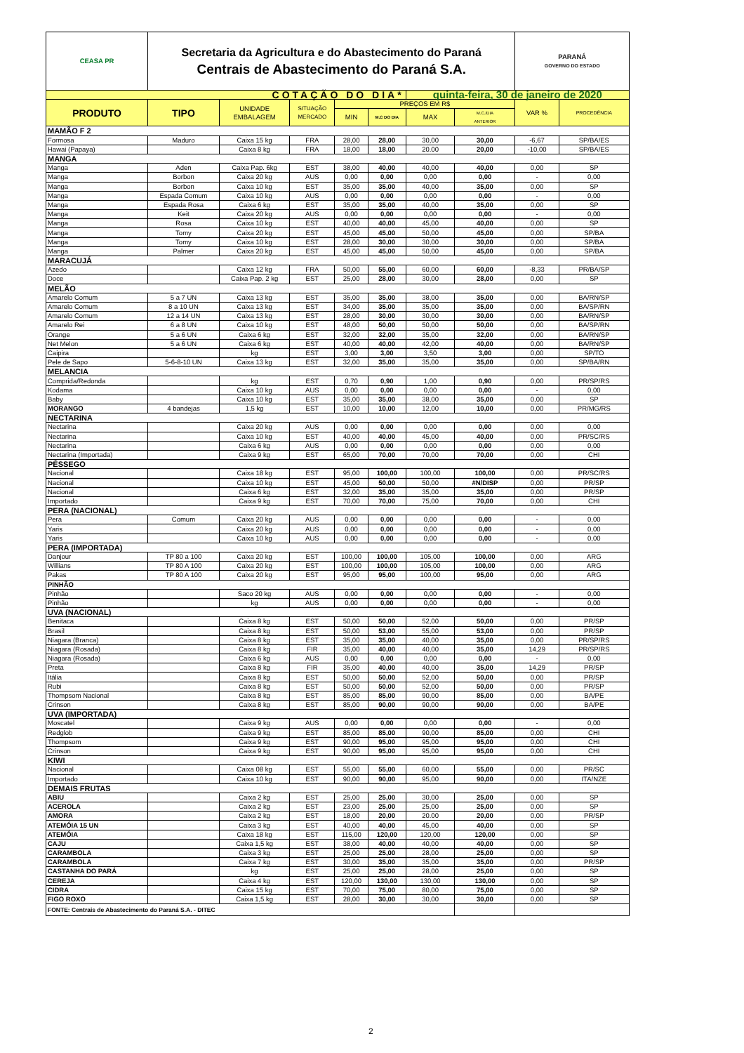| CEASA PR | Secretaria da Agricultura e do Abastecimento do Paraná Centrais de Abastecimento do Paraná S.A. | | | | | | | PARANÁ GOVERNO DO ESTADO | |
| COTAÇÃO DO DIA* | | | | | | quinta-feira, 30 de janeiro de 2020 | | | |
| PRODUTO | TIPO | UNIDADE EMBALAGEM | SITUAÇÃO MERCADO | PREÇOS EM R$ | | | | VAR % | PROCEDÊNCIA |
| | | | | MIN | M.C DO DIA | MAX | M.C./DIA ANTERIOR | | |
| MAMÃO F 2 | | | | | | | | | |
| Formosa | Maduro | Caixa 15 kg | FRA | 28,00 | 28,00 | 30,00 | 30,00 | -6,67 | SP/BA/ES |
| Hawai (Papaya) | | Caixa 8 kg | FRA | 18,00 | 18,00 | 20.00 | 20,00 | -10,00 | SP/BA/ES |
| MANGA | | | | | | | | | |
| Manga | Aden | Caixa Pap. 6kg | EST | 38,00 | 40,00 | 40,00 | 40,00 | 0,00 | SP |
| Manga | Borbon | Caixa 20 kg | AUS | 0,00 | 0,00 | 0,00 | 0,00 | - | 0,00 |
| Manga | Borbon | Caixa 10 kg | EST | 35,00 | 35,00 | 40,00 | 35,00 | 0,00 | SP |
| Manga | Espada Comum | Caixa 10 kg | AUS | 0,00 | 0,00 | 0,00 | 0,00 | - | 0,00 |
| Manga | Espada Rosa | Caixa 6 kg | EST | 35,00 | 35,00 | 40,00 | 35,00 | 0,00 | SP |
| Manga | Keit | Caixa 20 kg | AUS | 0,00 | 0,00 | 0,00 | 0,00 | - | 0,00 |
| Manga | Rosa | Caixa 10 kg | EST | 40,00 | 40,00 | 45,00 | 40,00 | 0,00 | SP |
| Manga | Tomy | Caixa 20 kg | EST | 45,00 | 45,00 | 50,00 | 45,00 | 0,00 | SP/BA |
| Manga | Tomy | Caixa 10 kg | EST | 28,00 | 30,00 | 30,00 | 30,00 | 0,00 | SP/BA |
| Manga | Palmer | Caixa 20 kg | EST | 45,00 | 45,00 | 50,00 | 45,00 | 0,00 | SP/BA |
| MARACUJÁ | | | | | | | | | |
| Azedo | | Caixa 12 kg | FRA | 50,00 | 55,00 | 60,00 | 60,00 | -8,33 | PR/BA/SP |
| Doce | | Caixa Pap. 2 kg | EST | 25,00 | 28,00 | 30,00 | 28,00 | 0,00 | SP |
| MELÃO | | | | | | | | | |
| Amarelo Comum | 5 a 7 UN | Caixa 13 kg | EST | 35,00 | 35,00 | 38,00 | 35,00 | 0,00 | BA/RN/SP |
| Amarelo Comum | 8 a 10 UN | Caixa 13 kg | EST | 34,00 | 35,00 | 35,00 | 35,00 | 0,00 | BA/SP/RN |
| Amarelo Comum | 12 a 14 UN | Caixa 13 kg | EST | 28,00 | 30,00 | 30,00 | 30,00 | 0,00 | BA/RN/SP |
| Amarelo Rei | 6 a 8 UN | Caixa 10 kg | EST | 48,00 | 50,00 | 50,00 | 50,00 | 0,00 | BA/SP/RN |
| Orange | 5 a 6 UN | Caixa 6 kg | EST | 32,00 | 32,00 | 35,00 | 32,00 | 0,00 | BA/RN/SP |
| Net Melon | 5 a 6 UN | Caixa 6 kg | EST | 40,00 | 40,00 | 42,00 | 40,00 | 0,00 | BA/RN/SP |
| Caipira | | kg | EST | 3,00 | 3,00 | 3,50 | 3,00 | 0,00 | SP/TO |
| Pele de Sapo | 5-6-8-10 UN | Caixa 13 kg | EST | 32,00 | 35,00 | 35,00 | 35,00 | 0,00 | SP/BA/RN |
| MELANCIA | | | | | | | | | |
| Comprida/Redonda | | kg | EST | 0,70 | 0,90 | 1,00 | 0,90 | 0,00 | PR/SP/RS |
| Kodama | | Caixa 10 kg | AUS | 0,00 | 0,00 | 0,00 | 0,00 | - | 0,00 |
| Baby | | Caixa 10 kg | EST | 35,00 | 35,00 | 38,00 | 35,00 | 0,00 | SP |
| MORANGO | 4 bandejas | 1,5 kg | EST | 10,00 | 10,00 | 12,00 | 10,00 | 0,00 | PR/MG/RS |
| NECTARINA | | | | | | | | | |
| Nectarina | | Caixa 20 kg | AUS | 0,00 | 0,00 | 0,00 | 0,00 | 0,00 | 0,00 |
| Nectarina | | Caixa 10 kg | EST | 40,00 | 40,00 | 45,00 | 40,00 | 0,00 | PR/SC/RS |
| Nectarina | | Caixa 6 kg | AUS | 0,00 | 0,00 | 0,00 | 0,00 | 0,00 | 0,00 |
| Nectarina (Importada) | | Caixa 9 kg | EST | 65,00 | 70,00 | 70,00 | 70,00 | 0,00 | CHI |
| PÊSSEGO | | | | | | | | | |
| Nacional | | Caixa 18 kg | EST | 95,00 | 100,00 | 100,00 | 100,00 | 0,00 | PR/SC/RS |
| Nacional | | Caixa 10 kg | EST | 45,00 | 50,00 | 50,00 | #N/DISP | 0,00 | PR/SP |
| Nacional | | Caixa 6 kg | EST | 32,00 | 35,00 | 35,00 | 35,00 | 0,00 | PR/SP |
| Importado | | Caixa 9 kg | EST | 70,00 | 70,00 | 75,00 | 70,00 | 0,00 | CHI |
| PERA (NACIONAL) | | | | | | | | | |
| Pera | Comum | Caixa 20 kg | AUS | 0,00 | 0,00 | 0,00 | 0,00 | - | 0,00 |
| Yaris | | Caixa 20 kg | AUS | 0,00 | 0,00 | 0,00 | 0,00 | - | 0,00 |
| Yaris | | Caixa 10 kg | AUS | 0,00 | 0,00 | 0,00 | 0,00 | - | 0,00 |
| PERA (IMPORTADA) | | | | | | | | | |
| Danjour | TP 80 a 100 | Caixa 20 kg | EST | 100,00 | 100,00 | 105,00 | 100,00 | 0,00 | ARG |
| Willians | TP 80 A 100 | Caixa 20 kg | EST | 100,00 | 100,00 | 105,00 | 100,00 | 0,00 | ARG |
| Pakas | TP 80 A 100 | Caixa 20 kg | EST | 95,00 | 95,00 | 100,00 | 95,00 | 0,00 | ARG |
| PINHÃO | | | | | | | | | |
| Pinhão | | Saco 20 kg | AUS | 0,00 | 0,00 | 0,00 | 0,00 | - | 0,00 |
| Pinhão | | kg | AUS | 0,00 | 0,00 | 0,00 | 0,00 | - | 0,00 |
| UVA (NACIONAL) | | | | | | | | | |
| Benitaca | | Caixa 8 kg | EST | 50,00 | 50,00 | 52,00 | 50,00 | 0,00 | PR/SP |
| Brasil | | Caixa 8 kg | EST | 50,00 | 53,00 | 55,00 | 53,00 | 0,00 | PR/SP |
| Niagara (Branca) | | Caixa 8 kg | EST | 35,00 | 35,00 | 40,00 | 35,00 | 0,00 | PR/SP/RS |
| Niagara (Rosada) | | Caixa 8 kg | FIR | 35,00 | 40,00 | 40,00 | 35,00 | 14,29 | PR/SP/RS |
| Niagara (Rosada) | | Caixa 6 kg | AUS | 0,00 | 0,00 | 0,00 | 0,00 | - | 0,00 |
| Preta | | Caixa 8 kg | FIR | 35,00 | 40,00 | 40,00 | 35,00 | 14,29 | PR/SP |
| Itália | | Caixa 8 kg | EST | 50,00 | 50,00 | 52,00 | 50,00 | 0,00 | PR/SP |
| Rubi | | Caixa 8 kg | EST | 50,00 | 50,00 | 52,00 | 50,00 | 0,00 | PR/SP |
| Thompsom Nacional | | Caixa 8 kg | EST | 85,00 | 85,00 | 90,00 | 85,00 | 0,00 | BA/PE |
| Crinson | | Caixa 8 kg | EST | 85,00 | 90,00 | 90,00 | 90,00 | 0,00 | BA/PE |
| UVA (IMPORTADA) | | | | | | | | | |
| Moscatel | | Caixa 9 kg | AUS | 0,00 | 0,00 | 0,00 | 0,00 | - | 0,00 |
| Redglob | | Caixa 9 kg | EST | 85,00 | 85,00 | 90,00 | 85,00 | 0,00 | CHI |
| Thompsom | | Caixa 9 kg | EST | 90,00 | 95,00 | 95,00 | 95,00 | 0,00 | CHI |
| Crinson | | Caixa 9 kg | EST | 90,00 | 95,00 | 95,00 | 95,00 | 0,00 | CHI |
| KIWI | | | | | | | | | |
| Nacional | | Caixa 08 kg | EST | 55,00 | 55,00 | 60,00 | 55,00 | 0,00 | PR/SC |
| Importado | | Caixa 10 kg | EST | 90,00 | 90,00 | 95,00 | 90,00 | 0,00 | ITA/NZE |
| DEMAIS FRUTAS | | | | | | | | | |
| ABIU | | Caixa 2 kg | EST | 25,00 | 25,00 | 30,00 | 25,00 | 0,00 | SP |
| ACEROLA | | Caixa 2 kg | EST | 23,00 | 25,00 | 25,00 | 25,00 | 0,00 | SP |
| AMORA | | Caixa 2 kg | EST | 18,00 | 20,00 | 20.00 | 20,00 | 0,00 | PR/SP |
| ATEMÓIA 15 UN | | Caixa 3 kg | EST | 40,00 | 40,00 | 45,00 | 40,00 | 0,00 | SP |
| ATEMÓIA | | Caixa 18 kg | EST | 115,00 | 120,00 | 120,00 | 120,00 | 0,00 | SP |
| CAJU | | Caixa 1,5 kg | EST | 38,00 | 40,00 | 40,00 | 40,00 | 0,00 | SP |
| CARAMBOLA | | Caixa 3 kg | EST | 25,00 | 25,00 | 28,00 | 25,00 | 0,00 | SP |
| CARAMBOLA | | Caixa 7 kg | EST | 30,00 | 35,00 | 35,00 | 35,00 | 0,00 | PR/SP |
| CASTANHA DO PARÁ | | kg | EST | 25,00 | 25,00 | 28,00 | 25,00 | 0,00 | SP |
| CEREJA | | Caixa 4 kg | EST | 120,00 | 130,00 | 130,00 | 130,00 | 0,00 | SP |
| CIDRA | | Caixa 15 kg | EST | 70,00 | 75,00 | 80,00 | 75,00 | 0,00 | SP |
| FIGO ROXO | | Caixa 1,5 kg | EST | 28,00 | 30,00 | 30,00 | 30,00 | 0,00 | SP |
| FONTE: Centrais de Abastecimento do Paraná S.A. - DITEC | | | | | | | | | |
2